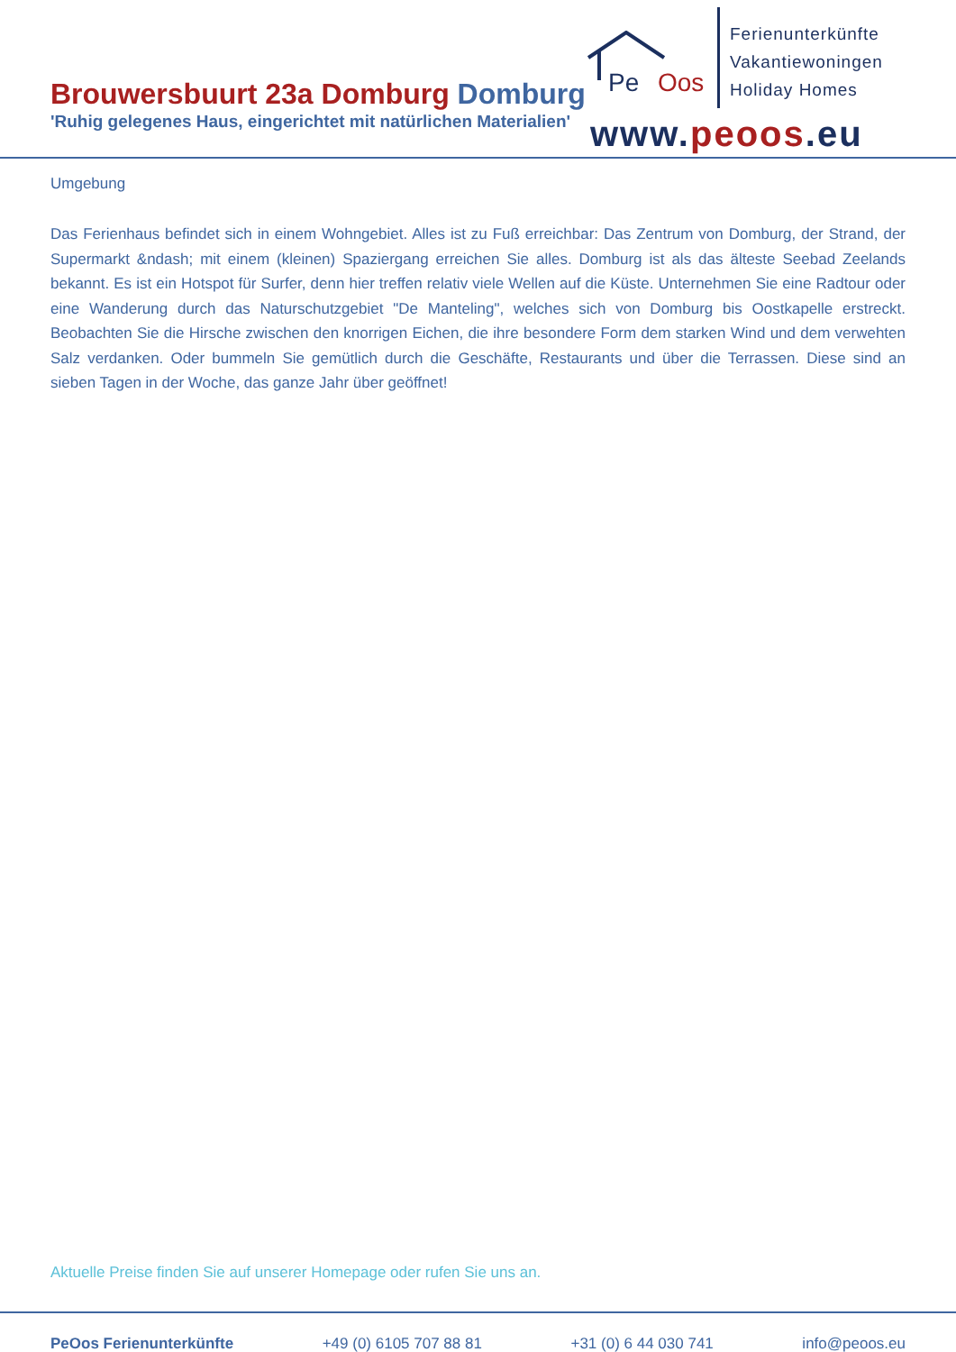Brouwersbuurt 23a Domburg Domburg
'Ruhig gelegenes Haus, eingerichtet mit natürlichen Materialien'
Pe Oos
Ferienunterkünfte
Vakantiewoningen
Holiday Homes
www.peoos.eu
Umgebung
Das Ferienhaus befindet sich in einem Wohngebiet. Alles ist zu Fuß erreichbar: Das Zentrum von Domburg, der Strand, der Supermarkt &ndash; mit einem (kleinen) Spaziergang erreichen Sie alles. Domburg ist als das älteste Seebad Zeelands bekannt. Es ist ein Hotspot für Surfer, denn hier treffen relativ viele Wellen auf die Küste. Unternehmen Sie eine Radtour oder eine Wanderung durch das Naturschutzgebiet "De Manteling", welches sich von Domburg bis Oostkapelle erstreckt. Beobachten Sie die Hirsche zwischen den knorrigen Eichen, die ihre besondere Form dem starken Wind und dem verwehten Salz verdanken. Oder bummeln Sie gemütlich durch die Geschäfte, Restaurants und über die Terrassen. Diese sind an sieben Tagen in der Woche, das ganze Jahr über geöffnet!
Aktuelle Preise finden Sie auf unserer Homepage oder rufen Sie uns an.
PeOos Ferienunterkünfte +49 (0) 6105 707 88 81 +31 (0) 6 44 030 741 info@peoos.eu